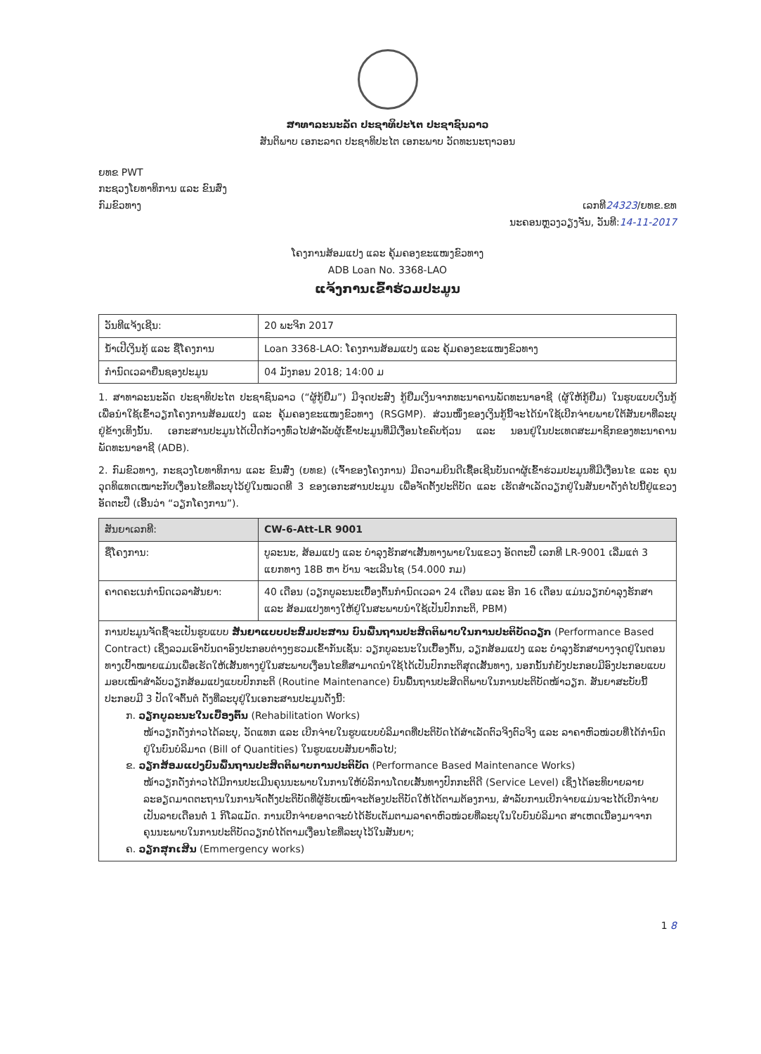ສາທາລະນະລັດ ປະຊາທິປະໄຕ ປະຊາຊົນລາວ
ສັນຕິພາບ ເອກະລາດ ປະຊາທິປະໄຕ ເອກະພາບ ວັດທະນະຖາວອນ
ຍທຂ PWT
ກະຊວງໂຍທາທິການ ແລະ ຂົນສົ່ງ
ກົມຂົວທາງ ເລກທີ24323/ຍທຂ.ຂທ
ນະຄອນຫຼວງວຽງຈັນ, ວັນທີ:14-11-2017
ໂຄງການສ້ອມແປງ ແລະ ຄຸ້ມຄອງຂະແໜງຂົວທາງ
ADB Loan No. 3368-LAO
ແຈ້ງການເຂົ້າຮ່ວມປະມູນ
| ວັນທີແຈ້ງເຊີນ: | 20 ພະຈິກ 2017 |
| ນ້ຳເປີເງິນກູ້ ແລະ ຊື່ໂຄງການ | Loan 3368-LAO: ໂຄງການສ້ອມແປງ ແລະ ຄຸ້ມຄອງຂະແໜງຂົວທາງ |
| ກຳນົດເວລາຍື່ນຊອງປະມູນ | 04 ມັງກອນ 2018; 14:00 ມ |
1. ສາທາລະນະລັດ ປະຊາທິປະໄຕ ປະຊາຊົນລາວ (“ຜູ້ກູ້ຢືມ”) ມີຈຸດປະສົງ ກູ້ຢືມເງິນຈາກທະນາຄານພັດທະນາອາຊີ (ຜູ້ໃຫ້ກູ້ຢືມ) ໃນຮູບແບບເງິນກູ້ ເພື່ອນຳໃຊ້ເຂົ້າວຽກໂຄງການສ້ອມແປງ ແລະ ຄຸ້ມຄອງຂະແໜງຂົວທາງ (RSGMP). ສ່ວນໜຶ່ງຂອງເງິນກູ້ນີ້ຈະໄດ້ນຳໃຊ້ເບີກຈ່າຍພາຍໃຕ້ສັນຍາທີ່ລະບຸຢູ່ຂ້າງເທິງນັ້ນ. ເອກະສານປະມູນໄດ້ເປີດກ້ວາງທົ່ວໄປສຳລັບຜູ້ເຂົ້າປະມູນທີ່ມີເງື່ອນໄຂຄົບຖ້ວນ ແລະ ນອນຢູ່ໃນປະເທດສະມາຊິກຂອງທະນາຄານພັດທະນາອາຊີ (ADB).
2. ກົມຂົວທາງ, ກະຊວງໂຍທາທິການ ແລະ ຂົນສົ່ງ (ຍທຂ) (ເຈົ້າຂອງໂຄງການ) ມີຄວາມຍິນດີເຊື້ອເຊີນບັນດາຜູ້ເຂົ້າຮ່ວມປະມູນທີ່ມີເງື່ອນໄຂ ແລະ ຄຸນວຸດທິແທດເໝາະກັບເງື່ອນໄຂທີ່ລະບຸໄວ້ຢູ່ໃນໝວດທີ 3 ຂອງເອກະສານປະມູນ ເພື່ອຈັດຕັ້ງປະຕິບັດ ແລະ ເຮັດສຳເລັດວຽກຢູ່ໃນສັນຍາດັ່ງຕໍ່ໄປນີ້ຢູ່ແຂວງ ອັດຕະປື (ເອີ້ນວ່າ “ວຽກໂຄງການ”).
| ສັນຍາເລກທີ: | CW-6-Att-LR 9001 |
| ຊື່ໂຄງການ: | ບູລະນະ, ສ້ອມແປງ ແລະ ບຳລຸງຮັກສາເສັ້ນທາງພາຍໃນແຂວງ ອັດຕະປື ເລກທີ LR-9001 ເລີ່ມແຕ່ 3 ແຍກທາງ 18B ຫາ ບ້ານ ຈະເລີນໄຊ (54.000 ກມ) |
| ຄາດຄະເນກຳນົດເວລາສັນຍາ: | 40 ເດືອນ (ວຽກບູລະນະເບື້ອງຕົ້ນກຳນົດເວລາ 24 ເດືອນ ແລະ ອີກ 16 ເດືອນ ແມ່ນວຽກບຳລຸງຮັກສາ ແລະ ສ້ອມແປງທາງໃຫ້ຢູ່ໃນສະພາບນຳໃຊ້ເປັນປົກກະຕິ, PBM) |
| ການປະມູນຈັດຊື້ຈະເປັນຮູບແບບ ສັນຍາແບບປະສົມປະສານ ບົນພື້ນຖານປະສິດຕິພາບໃນການປະຕິບັດວຽກ (Performance Based Contract) ເຊິ່ງລວມເອົາບັນດາອົງປະກອບຕ່າງໆຮວມເຂົ້າກັນເຊັ່ນ: ວຽກບູລະນະໃນເບື້ອງຕົ້ນ, ວຽກສ້ອມແປງ ແລະ ບຳລຸງຮັກສາບາງຈຸດຢູ່ໃນຕອນທາງເປົ້າໝາຍແມ່ນເພື່ອເຮັດໃຫ້ເສັ້ນທາງຢູ່ໃນສະພາບເງື່ອນໄຂທີ່ສາມາດນຳໃຊ້ໄດ້ເປັນປົກກະຕິສຸດເສັ້ນທາງ, ນອກນັ້ນກໍຍັງປະກອບມີອົງປະກອບແບບມອບເໝົາສຳລັບວຽກສ້ອມແປງແບບປົກກະຕິ (Routine Maintenance) ບົນພື້ນຖານປະສິດຕິພາບໃນການປະຕິບັດໜ້າວຽກ. ສັນຍາສະບັບນີ້ປະກອບມີ 3 ປັດໃຈຕົ້ນຕໍ ດັ່ງທີ່ລະບຸຢູ່ໃນເອກະສານປະມູນດັ່ງນີ້: ກ. ວຽກບູລະນະໃນເບື້ອງຕົ້ນ (Rehabilitation Works) ໜ້າວຽກດັ່ງກ່າວໄດ້ລະບຸ, ວັດແທກ ແລະ ເບີກຈ່າຍໃນຮູບແບບບໍລິມາດທີ່ປະຕິບັດໄດ້ສຳເລັດຕົວຈິງຕົວຈິງ ແລະ ລາຄາຫົວໜ່ວຍທີ່ໄດ້ກຳນົດຢູ່ໃນບົນບໍລິມາດ (Bill of Quantities) ໃນຮູບແບບສັນຍາທົ່ວໄປ; ຂ. ວຽກສ້ອມແປງບົນພື້ນຖານປະສິດຕິພາບການປະຕິບັດ (Performance Based Maintenance Works) ໜ້າວຽກດັ່ງກ່າວໄດ້ມີການປະເມີນຄຸນນະພາບໃນການໃຫ້ບໍລິການໂດຍເສັ້ນທາງປົກກະຕິດີ (Service Level) ເຊິ່ງໄດ້ອະທິບາຍລາຍລະອຽດມາດຕະຖານໃນການຈັດຕັ້ງປະຕິບັດທີ່ຜູ້ຮັບເໝົາຈະຕ້ອງປະຕິບັດໃຫ້ໄດ້ຕາມຕ້ອງການ, ສຳລັບການເບີກຈ່າຍແມ່ນຈະໄດ້ເບີກຈ່າຍເປັນລາຍເດືອນຕໍ່ 1 ກິໂລແມັດ. ການເບີກຈ່າຍອາດຈະບໍ່ໄດ້ຮັບເຕັມຕາມລາຄາຫົວໜ່ວຍທີ່ລະບຸໃນໃບບົນບໍລິມາດ ສາເຫດເນື່ອງມາຈາກຄຸນນະພາບໃນການປະຕິບັດວຽກບໍ່ໄດ້ຕາມເງື່ອນໄຂທີ່ລະບຸໄວ້ໃນສັນຍາ; ຄ. ວຽກສຸກເສີນ (Emmergency works) | |
1 8